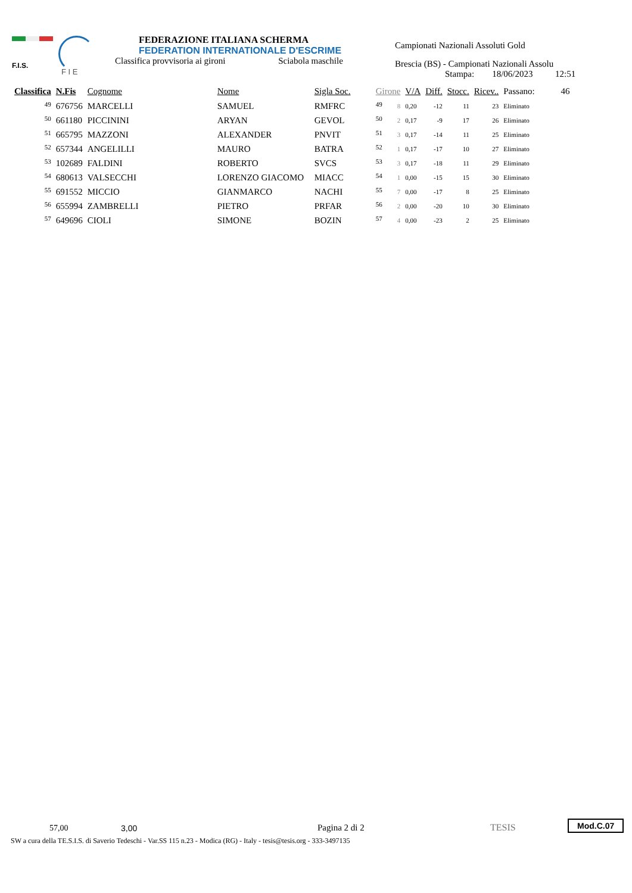F.I.S.
F I E
FEDERAZIONE ITALIANA SCHERMA
FEDERATION INTERNATIONALE D'ESCRIME
Classifica provvisoria ai gironi Sciabola maschile
Campionati Nazionali Assoluti Gold
Brescia (BS) - Campionati Nazionali Assolu
Stampa: 18/06/2023 12:51
| Classifica | N.Fis | Cognome | Nome | Sigla Soc. | Girone | | V/A | Diff. | Stocc. | Ricev.. | Passano: 46 |
| --- | --- | --- | --- | --- | --- | --- | --- | --- | --- | --- | --- |
| 49 | 676756 | MARCELLI | SAMUEL | RMFRC | 49 | 8 | 0,20 | -12 | 11 | 23 | Eliminato |
| 50 | 661180 | PICCININI | ARYAN | GEVOL | 50 | 2 | 0,17 | -9 | 17 | 26 | Eliminato |
| 51 | 665795 | MAZZONI | ALEXANDER | PNVIT | 51 | 3 | 0,17 | -14 | 11 | 25 | Eliminato |
| 52 | 657344 | ANGELILLI | MAURO | BATRA | 52 | 1 | 0,17 | -17 | 10 | 27 | Eliminato |
| 53 | 102689 | FALDINI | ROBERTO | SVCS | 53 | 3 | 0,17 | -18 | 11 | 29 | Eliminato |
| 54 | 680613 | VALSECCHI | LORENZO GIACOMO | MIACC | 54 | 1 | 0,00 | -15 | 15 | 30 | Eliminato |
| 55 | 691552 | MICCIO | GIANMARCO | NACHI | 55 | 7 | 0,00 | -17 | 8 | 25 | Eliminato |
| 56 | 655994 | ZAMBRELLI | PIETRO | PRFAR | 56 | 2 | 0,00 | -20 | 10 | 30 | Eliminato |
| 57 | 649696 | CIOLI | SIMONE | BOZIN | 57 | 4 | 0,00 | -23 | 2 | 25 | Eliminato |
57,00
3,00
Pagina 2 di 2
TESIS
Mod.C.07
SW a cura della TE.S.I.S. di Saverio Tedeschi - Var.SS 115 n.23 - Modica (RG) - Italy - tesis@tesis.org - 333-3497135